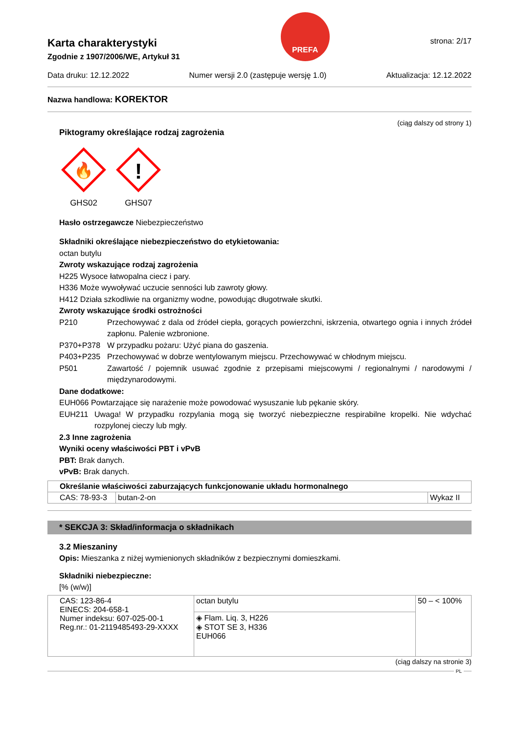Karta charakterystyki
Zgodnie z 1907/2006/WE, Artykuł 31
PREFA
strona: 2/17
Data druku: 12.12.2022 Numer wersji 2.0 (zastępuje wersję 1.0) Aktualizacja: 12.12.2022
Nazwa handlowa: KOREKTOR
(ciąg dalszy od strony 1)
Piktogramy określające rodzaj zagrożenia
🔥
GHS02
!
GHS07
Hasło ostrzegawcze Niebezpieczeństwo
Składniki określające niebezpieczeństwo do etykietowania:
octan butylu
Zwroty wskazujące rodzaj zagrożenia
H225 Wysoce łatwopalna ciecz i pary.
H336 Może wywoływać uczucie senności lub zawroty głowy.
H412 Działa szkodliwie na organizmy wodne, powodując długotrwałe skutki.
Zwroty wskazujące środki ostrożności
P210 Przechowywać z dala od źródeł ciepła, gorących powierzchni, iskrzenia, otwartego ognia i innych źródeł zapłonu. Palenie wzbronione.
P370+P378 W przypadku pożaru: Użyć piana do gaszenia.
P403+P235 Przechowywać w dobrze wentylowanym miejscu. Przechowywać w chłodnym miejscu.
P501 Zawartość / pojemnik usuwać zgodnie z przepisami miejscowymi / regionalnymi / narodowymi / międzynarodowymi.
Dane dodatkowe:
EUH066 Powtarzające się narażenie może powodować wysuszanie lub pękanie skóry.
EUH211 Uwaga! W przypadku rozpylania mogą się tworzyć niebezpieczne respirabilne kropelki. Nie wdychać rozpylonej cieczy lub mgły.
2.3 Inne zagrożenia
Wyniki oceny właściwości PBT i vPvB
PBT: Brak danych.
vPvB: Brak danych.
| Określanie właściwości zaburzających funkcjonowanie układu hormonalnego | | |
| --- | --- | --- |
| CAS: 78-93-3 | butan-2-on | Wykaz II |
* SEKCJA 3: Skład/informacja o składnikach
3.2 Mieszaniny
Opis: Mieszanka z niżej wymienionych składników z bezpiecznymi domieszkami.
Składniki niebezpieczne:
[% (w/w)]
| CAS: 123-86-4 EINECS: 204-658-1 Numer indeksu: 607-025-00-1 Reg.nr.: 01-2119485493-29-XXXX | octan butylu | 50 – < 100% |
| | ◈ Flam. Liq. 3, H226 ◈ STOT SE 3, H336 EUH066 | |
(ciąg dalszy na stronie 3)
PL